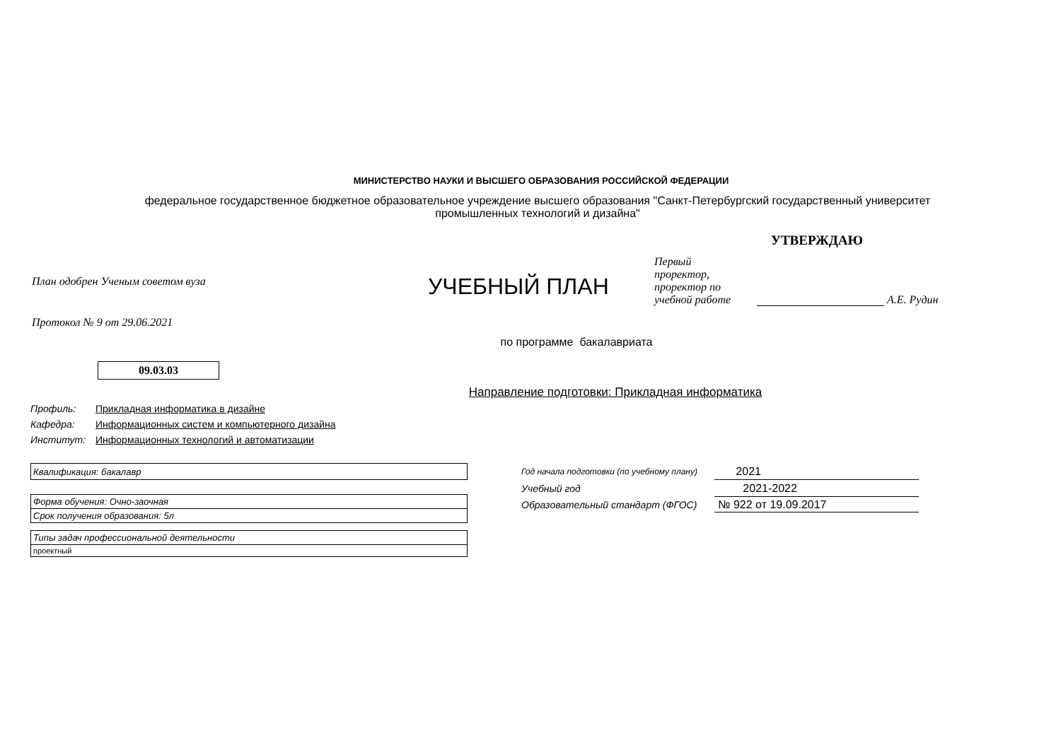МИНИСТЕРСТВО НАУКИ И ВЫСШЕГО ОБРАЗОВАНИЯ РОССИЙСКОЙ ФЕДЕРАЦИИ
федеральное государственное бюджетное образовательное учреждение высшего образования "Санкт-Петербургский государственный университет промышленных технологий и дизайна"
План одобрен Ученым советом вуза
Протокол № 9 от 29.06.2021
УЧЕБНЫЙ ПЛАН
УТВЕРЖДАЮ
Первый проректор, проректор по учебной работе
А.Е. Рудин
по программе бакалавриата
09.03.03
Направление подготовки: Прикладная информатика
| Профиль: | Прикладная информатика в дизайне |
| Кафедра: | Информационных систем и компьютерного дизайна |
| Институт: | Информационных технологий и автоматизации |
| Квалификация: бакалавр |
| Форма обучения: Очно-заочная |
| Срок получения образования: 5л |
| Типы задач профессиональной деятельности |
| проектный |
| Год начала подготовки (по учебному плану) | 2021 |
| Учебный год | 2021-2022 |
| Образовательный стандарт (ФГОС) | № 922 от 19.09.2017 |